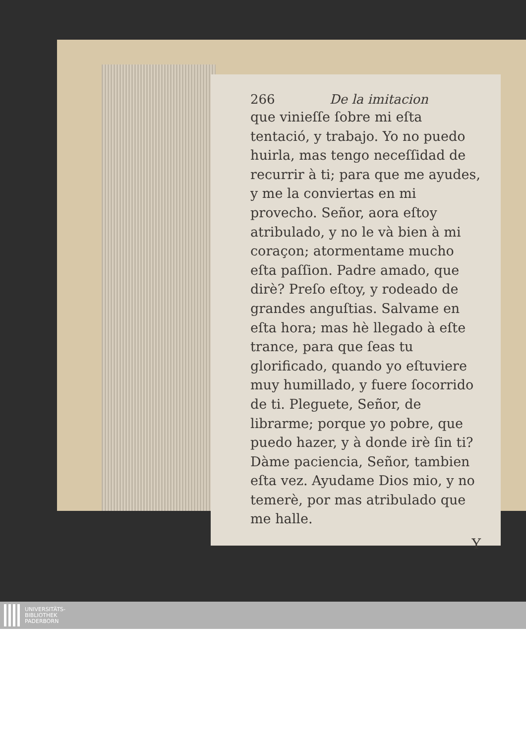266 De la imitacion
que vinieſſe ſobre mi eſta tentació, y trabajo. Yo no puedo huirla, mas tengo neceſſidad de recurrir à ti; para que me ayudes, y me la conviertas en mi provecho. Señor, aora eſtoy atribulado, y no le và bien à mi coraçon; atormentame mucho eſta paſſion. Padre amado, que dirè? Preſo eſtoy, y rodeado de grandes anguſtias. Salvame en eſta hora; mas hè llegado à eſte trance, para que ſeas tu glorificado, quando yo eſtuviere muy humillado, y fuere ſocorrido de ti. Pleguete, Señor, de librarme; porque yo pobre, que puedo hazer, y à donde irè ſin ti? Dàme paciencia, Señor, tambien eſta vez. Ayudame Dios mio, y no temerè, por mas atribulado que me halle.
Y
UNIVERSITÄTS-
BIBLIOTHEK
PADERBORN